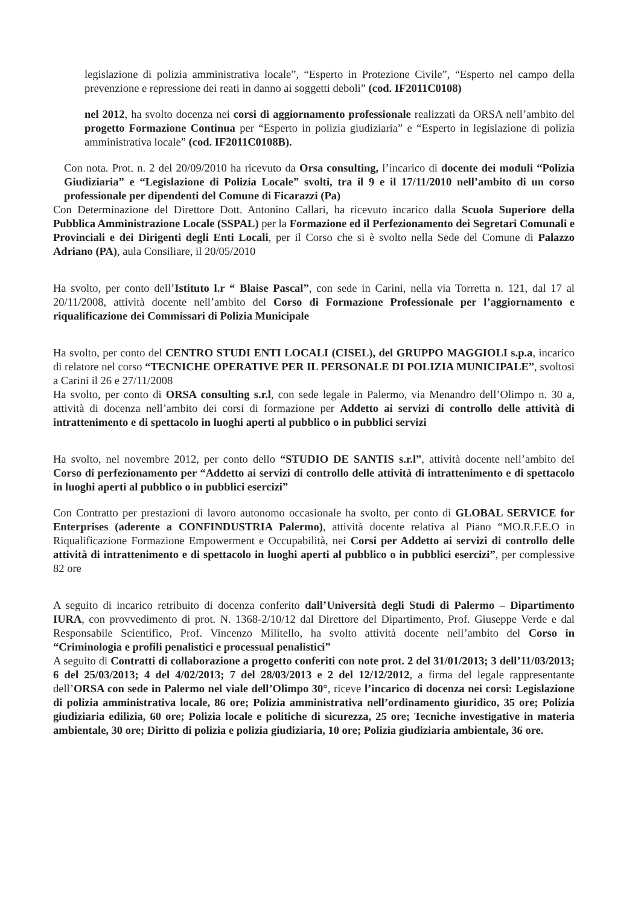legislazione di polizia amministrativa locale”, “Esperto in Protezione Civile”, “Esperto nel campo della prevenzione e repressione dei reati in danno ai soggetti deboli” (cod. IF2011C0108)
nel 2012, ha svolto docenza nei corsi di aggiornamento professionale realizzati da ORSA nell’ambito del progetto Formazione Continua per “Esperto in polizia giudiziaria” e “Esperto in legislazione di polizia amministrativa locale” (cod. IF2011C0108B).
Con nota. Prot. n. 2 del 20/09/2010 ha ricevuto da Orsa consulting, l’incarico di docente dei moduli “Polizia Giudiziaria” e “Legislazione di Polizia Locale” svolti, tra il 9 e il 17/11/2010 nell’ambito di un corso professionale per dipendenti del Comune di Ficarazzi (Pa)
Con Determinazione del Direttore Dott. Antonino Callari, ha ricevuto incarico dalla Scuola Superiore della Pubblica Amministrazione Locale (SSPAL) per la Formazione ed il Perfezionamento dei Segretari Comunali e Provinciali e dei Dirigenti degli Enti Locali, per il Corso che si è svolto nella Sede del Comune di Palazzo Adriano (PA), aula Consiliare, il 20/05/2010
Ha svolto, per conto dell’Istituto l.r “ Blaise Pascal”, con sede in Carini, nella via Torretta n. 121, dal 17 al 20/11/2008, attività docente nell’ambito del Corso di Formazione Professionale per l’aggiornamento e riqualificazione dei Commissari di Polizia Municipale
Ha svolto, per conto del CENTRO STUDI ENTI LOCALI (CISEL), del GRUPPO MAGGIOLI s.p.a, incarico di relatore nel corso “TECNICHE OPERATIVE PER IL PERSONALE DI POLIZIA MUNICIPALE”, svoltosi a Carini il 26 e 27/11/2008
Ha svolto, per conto di ORSA consulting s.r.l, con sede legale in Palermo, via Menandro dell’Olimpo n. 30 a, attività di docenza nell’ambito dei corsi di formazione per Addetto ai servizi di controllo delle attività di intrattenimento e di spettacolo in luoghi aperti al pubblico o in pubblici servizi
Ha svolto, nel novembre 2012, per conto dello “STUDIO DE SANTIS s.r.l”, attività docente nell’ambito del Corso di perfezionamento per “Addetto ai servizi di controllo delle attività di intrattenimento e di spettacolo in luoghi aperti al pubblico o in pubblici esercizi”
Con Contratto per prestazioni di lavoro autonomo occasionale ha svolto, per conto di GLOBAL SERVICE for Enterprises (aderente a CONFINDUSTRIA Palermo), attività docente relativa al Piano “MO.R.F.E.O in Riqualificazione Formazione Empowerment e Occupabilità, nei Corsi per Addetto ai servizi di controllo delle attività di intrattenimento e di spettacolo in luoghi aperti al pubblico o in pubblici esercizi”, per complessive 82 ore
A seguito di incarico retribuito di docenza conferito dall’Università degli Studi di Palermo – Dipartimento IURA, con provvedimento di prot. N. 1368-2/10/12 dal Direttore del Dipartimento, Prof. Giuseppe Verde e dal Responsabile Scientifico, Prof. Vincenzo Militello, ha svolto attività docente nell’ambito del Corso in “Criminologia e profili penalistici e processual penalistici”
A seguito di Contratti di collaborazione a progetto conferiti con note prot. 2 del 31/01/2013; 3 dell’11/03/2013; 6 del 25/03/2013; 4 del 4/02/2013; 7 del 28/03/2013 e 2 del 12/12/2012, a firma del legale rappresentante dell’ORSA con sede in Palermo nel viale dell’Olimpo 30°, riceve l’incarico di docenza nei corsi: Legislazione di polizia amministrativa locale, 86 ore; Polizia amministrativa nell’ordinamento giuridico, 35 ore; Polizia giudiziaria edilizia, 60 ore; Polizia locale e politiche di sicurezza, 25 ore; Tecniche investigative in materia ambientale, 30 ore; Diritto di polizia e polizia giudiziaria, 10 ore; Polizia giudiziaria ambientale, 36 ore.